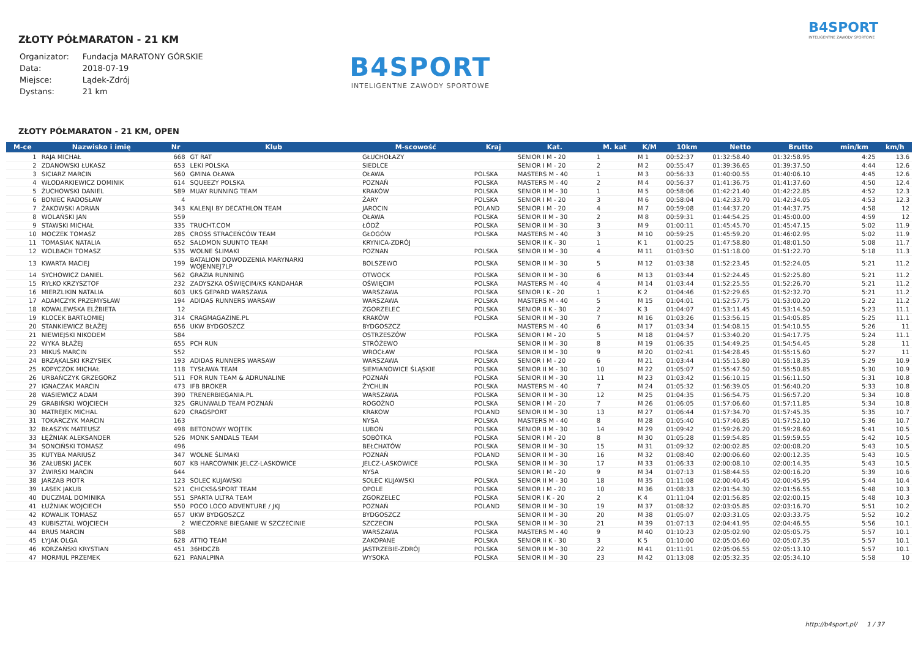B4SPORT
INTELIGENTNE ZAWODY SPORTOWE
ZŁOTY PÓŁMARATON - 21 KM
| Organizator: | Fundacja MARATONY GÓRSKIE |
| Data: | 2018-07-19 |
| Miejsce: | Lądek-Zdrój |
| Dystans: | 21 km |
B4SPORT
INTELIGENTNE ZAWODY SPORTOWE
ZŁOTY PÓŁMARATON - 21 KM, OPEN
| M-ce | Nazwisko i imię | Nr | Klub | M-scowość | Kraj | Kat. | M. kat | K/M | 10km | Netto | Brutto | min/km | km/h |
| --- | --- | --- | --- | --- | --- | --- | --- | --- | --- | --- | --- | --- | --- |
| 1 | RAJA MICHAŁ | 668 | GT RAT | GŁUCHOŁAZY | | SENIOR I M - 20 | 1 | M 1 | 00:52:37 | 01:32:58.40 | 01:32:58.95 | 4:25 | 13.6 |
| 2 | ZDANOWSKI ŁUKASZ | 653 | LEKI POLSKA | SIEDLCE | | SENIOR I M - 20 | 2 | M 2 | 00:55:47 | 01:39:36.65 | 01:39:37.50 | 4:44 | 12.6 |
| 3 | SICIARZ MARCIN | 560 | GMINA OŁAWA | OŁAWA | POLSKA | MASTERS M - 40 | 1 | M 3 | 00:56:33 | 01:40:00.55 | 01:40:06.10 | 4:45 | 12.6 |
| 4 | WŁODARKIEWICZ DOMINIK | 614 | SQUEEZY POLSKA | POZNAŃ | POLSKA | MASTERS M - 40 | 2 | M 4 | 00:56:37 | 01:41:36.75 | 01:41:37.60 | 4:50 | 12.4 |
| 5 | ŻUCHOWSKI DANIEL | 589 | MUAY RUNNING TEAM | KRAKÓW | POLSKA | SENIOR II M - 30 | 1 | M 5 | 00:58:06 | 01:42:21.40 | 01:42:22.85 | 4:52 | 12.3 |
| 6 | BONIEC RADOSŁAW | 4 | | ŻARY | POLSKA | SENIOR I M - 20 | 3 | M 6 | 00:58:04 | 01:42:33.70 | 01:42:34.05 | 4:53 | 12.3 |
| 7 | ŻAKOWSKI ADRIAN | 343 | KALENJI BY DECATHLON TEAM | JAROCIN | POLAND | SENIOR I M - 20 | 4 | M 7 | 00:59:08 | 01:44:37.20 | 01:44:37.75 | 4:58 | 12 |
| 8 | WOLAŃSKI JAN | 559 | | OŁAWA | POLSKA | SENIOR II M - 30 | 2 | M 8 | 00:59:31 | 01:44:54.25 | 01:45:00.00 | 4:59 | 12 |
| 9 | STAWSKI MICHAŁ | 335 | TRUCHT.COM | ŁÓDŹ | POLSKA | SENIOR II M - 30 | 3 | M 9 | 01:00:11 | 01:45:45.70 | 01:45:47.15 | 5:02 | 11.9 |
| 10 | MOCZEK TOMASZ | 285 | CROSS STRACEŃCÓW TEAM | GŁOGÓW | POLSKA | MASTERS M - 40 | 3 | M 10 | 00:59:25 | 01:45:59.20 | 01:46:02.95 | 5:02 | 11.9 |
| 11 | TOMASIAK NATALIA | 652 | SALOMON SUUNTO TEAM | KRYNICA-ZDRÓJ | | SENIOR II K - 30 | 1 | K 1 | 01:00:25 | 01:47:58.80 | 01:48:01.50 | 5:08 | 11.7 |
| 12 | WOLBACH TOMASZ | 535 | WOLNE ŚLIMAKI | POZNAN | POLSKA | SENIOR II M - 30 | 4 | M 11 | 01:03:50 | 01:51:18.00 | 01:51:22.70 | 5:18 | 11.3 |
| 13 | KWARTA MACIEJ | 199 | BATALION DOWODZENIA MARYNARKI WOJENNEJ7LP | BOLSZEWO | POLSKA | SENIOR II M - 30 | 5 | M 12 | 01:03:38 | 01:52:23.45 | 01:52:24.05 | 5:21 | 11.2 |
| 14 | SYCHOWICZ DANIEL | 562 | GRAZIA RUNNING | OTWOCK | POLSKA | SENIOR II M - 30 | 6 | M 13 | 01:03:44 | 01:52:24.45 | 01:52:25.80 | 5:21 | 11.2 |
| 15 | RYŁKO KRZYSZTOF | 232 | ZADYSZKA OŚWIĘCIM/KS KANDAHAR | OŚWIĘCIM | POLSKA | MASTERS M - 40 | 4 | M 14 | 01:03:44 | 01:52:25.55 | 01:52:26.70 | 5:21 | 11.2 |
| 16 | MIERZLIKIN NATALIA | 603 | UKS GEPARD WARSZAWA | WARSZAWA | POLSKA | SENIOR I K - 20 | 1 | K 2 | 01:04:46 | 01:52:29.65 | 01:52:32.70 | 5:21 | 11.2 |
| 17 | ADAMCZYK PRZEMYSŁAW | 194 | ADIDAS RUNNERS WARSAW | WARSZAWA | POLSKA | MASTERS M - 40 | 5 | M 15 | 01:04:01 | 01:52:57.75 | 01:53:00.20 | 5:22 | 11.2 |
| 18 | KOWALEWSKA ELŻBIETA | 12 | | ZGORZELEC | POLSKA | SENIOR II K - 30 | 2 | K 3 | 01:04:07 | 01:53:11.45 | 01:53:14.50 | 5:23 | 11.1 |
| 19 | KLOCEK BARTŁOMIEJ | 314 | CRAGMAGAZINE.PL | KRAKÓW | POLSKA | SENIOR II M - 30 | 7 | M 16 | 01:03:26 | 01:53:56.15 | 01:54:05.85 | 5:25 | 11.1 |
| 20 | STANKIEWICZ BŁAŻEJ | 656 | UKW BYDGOSZCZ | BYDGOSZCZ | | MASTERS M - 40 | 6 | M 17 | 01:03:34 | 01:54:08.15 | 01:54:10.55 | 5:26 | 11 |
| 21 | NIEWIEJSKI NIKODEM | 584 | | OSTRZESZÓW | POLSKA | SENIOR I M - 20 | 5 | M 18 | 01:04:57 | 01:53:40.20 | 01:54:17.75 | 5:24 | 11.1 |
| 22 | WYKA BŁAŻEJ | 655 | PCH RUN | STRÓŻEWO | | SENIOR II M - 30 | 8 | M 19 | 01:06:35 | 01:54:49.25 | 01:54:54.45 | 5:28 | 11 |
| 23 | MIKUŚ MARCIN | 552 | | WROCŁAW | POLSKA | SENIOR II M - 30 | 9 | M 20 | 01:02:41 | 01:54:28.45 | 01:55:15.60 | 5:27 | 11 |
| 24 | BRZĄKALSKI KRZYSIEK | 193 | ADIDAS RUNNERS WARSAW | WARSZAWA | POLSKA | SENIOR I M - 20 | 6 | M 21 | 01:03:44 | 01:55:15.80 | 01:55:18.35 | 5:29 | 10.9 |
| 25 | KOPYCZOK MICHAŁ | 118 | TYSŁAWA TEAM | SIEMIANOWICE ŚLĄSKIE | POLSKA | SENIOR II M - 30 | 10 | M 22 | 01:05:07 | 01:55:47.50 | 01:55:50.85 | 5:30 | 10.9 |
| 26 | URBAŃCZYK GRZEGORZ | 511 | FOR RUN TEAM & ADRUNALINE | POZNAŃ | POLSKA | SENIOR II M - 30 | 11 | M 23 | 01:03:42 | 01:56:10.15 | 01:56:11.50 | 5:31 | 10.8 |
| 27 | IGNACZAK MARCIN | 473 | IFB BROKER | ŻYCHLIN | POLSKA | MASTERS M - 40 | 7 | M 24 | 01:05:32 | 01:56:39.05 | 01:56:40.20 | 5:33 | 10.8 |
| 28 | WASIEWICZ ADAM | 390 | TRENERBIEGANIA.PL | WARSZAWA | POLSKA | SENIOR II M - 30 | 12 | M 25 | 01:04:35 | 01:56:54.75 | 01:56:57.20 | 5:34 | 10.8 |
| 29 | GRABIŃSKI WOJCIECH | 325 | GRUNWALD TEAM POZNAŃ | ROGOŻNO | POLSKA | SENIOR I M - 20 | 7 | M 26 | 01:06:05 | 01:57:06.60 | 01:57:11.85 | 5:34 | 10.8 |
| 30 | MATREJEK MICHAL | 620 | CRAGSPORT | KRAKOW | POLAND | SENIOR II M - 30 | 13 | M 27 | 01:06:44 | 01:57:34.70 | 01:57:45.35 | 5:35 | 10.7 |
| 31 | TOKARCZYK MARCIN | 163 | | NYSA | POLSKA | MASTERS M - 40 | 8 | M 28 | 01:05:40 | 01:57:40.85 | 01:57:52.10 | 5:36 | 10.7 |
| 32 | BŁASZYK MATEUSZ | 498 | BETONOWY WOJTEK | LUBOŃ | POLSKA | SENIOR II M - 30 | 14 | M 29 | 01:09:42 | 01:59:26.20 | 01:59:28.60 | 5:41 | 10.5 |
| 33 | ŁĘŻNIAK ALEKSANDER | 526 | MONK SANDALS TEAM | SOBÓTKA | POLSKA | SENIOR I M - 20 | 8 | M 30 | 01:05:28 | 01:59:54.85 | 01:59:59.55 | 5:42 | 10.5 |
| 34 | SONCIŃSKI TOMASZ | 496 | | BEŁCHATÓW | POLSKA | SENIOR II M - 30 | 15 | M 31 | 01:09:32 | 02:00:02.85 | 02:00:08.20 | 5:43 | 10.5 |
| 35 | KUTYBA MARIUSZ | 347 | WOLNE ŚLIMAKI | POZNAŃ | POLAND | SENIOR II M - 30 | 16 | M 32 | 01:08:40 | 02:00:06.60 | 02:00:12.35 | 5:43 | 10.5 |
| 36 | ZAŁUBSKI JACEK | 607 | KB HARCOWNIK JELCZ-LASKOWICE | JELCZ-LASKOWICE | POLSKA | SENIOR II M - 30 | 17 | M 33 | 01:06:33 | 02:00:08.10 | 02:00:14.35 | 5:43 | 10.5 |
| 37 | ŻWIRSKI MARCIN | 644 | | NYSA | | SENIOR I M - 20 | 9 | M 34 | 01:07:13 | 01:58:44.55 | 02:00:16.20 | 5:39 | 10.6 |
| 38 | JARZAB PIOTR | 123 | SOLEC KUJAWSKI | SOLEC KUJAWSKI | POLSKA | SENIOR II M - 30 | 18 | M 35 | 01:11:08 | 02:00:40.45 | 02:00:45.95 | 5:44 | 10.4 |
| 39 | LASEK JAKUB | 521 | CHICKS&SPORT TEAM | OPOLE | POLSKA | SENIOR I M - 20 | 10 | M 36 | 01:08:33 | 02:01:54.30 | 02:01:56.55 | 5:48 | 10.3 |
| 40 | DUCZMAL DOMINIKA | 551 | SPARTA ULTRA TEAM | ZGORZELEC | POLSKA | SENIOR I K - 20 | 2 | K 4 | 01:11:04 | 02:01:56.85 | 02:02:00.15 | 5:48 | 10.3 |
| 41 | ŁUŻNIAK WOJCIECH | 550 | POCO LOCO ADVENTURE / JKJ | POZNAŃ | POLAND | SENIOR II M - 30 | 19 | M 37 | 01:08:32 | 02:03:05.85 | 02:03:16.70 | 5:51 | 10.2 |
| 42 | KOWALIK TOMASZ | 657 | UKW BYDGOSZCZ | BYDGOSZCZ | | SENIOR II M - 30 | 20 | M 38 | 01:05:07 | 02:03:31.05 | 02:03:33.75 | 5:52 | 10.2 |
| 43 | KUBISZTAL WOJCIECH | 2 | WIECZORNE BIEGANIE W SZCZECINIE | SZCZECIN | POLSKA | SENIOR II M - 30 | 21 | M 39 | 01:07:13 | 02:04:41.95 | 02:04:46.55 | 5:56 | 10.1 |
| 44 | BRUS MARCIN | 588 | | WARSZAWA | POLSKA | MASTERS M - 40 | 9 | M 40 | 01:10:23 | 02:05:02.90 | 02:05:05.75 | 5:57 | 10.1 |
| 45 | ŁYJAK OLGA | 628 | ATTIQ TEAM | ZAKOPANE | POLSKA | SENIOR II K - 30 | 3 | K 5 | 01:10:00 | 02:05:05.60 | 02:05:07.35 | 5:57 | 10.1 |
| 46 | KORZAŃSKI KRYSTIAN | 451 | 36HDCZB | JASTRZEBIE-ZDRÓJ | POLSKA | SENIOR II M - 30 | 22 | M 41 | 01:11:01 | 02:05:06.55 | 02:05:13.10 | 5:57 | 10.1 |
| 47 | MORMUL PRZEMEK | 621 | PANALPINA | WYSOKA | POLSKA | SENIOR II M - 30 | 23 | M 42 | 01:13:08 | 02:05:32.35 | 02:05:34.10 | 5:58 | 10 |
http://b4sport.pl/ 1 / 37